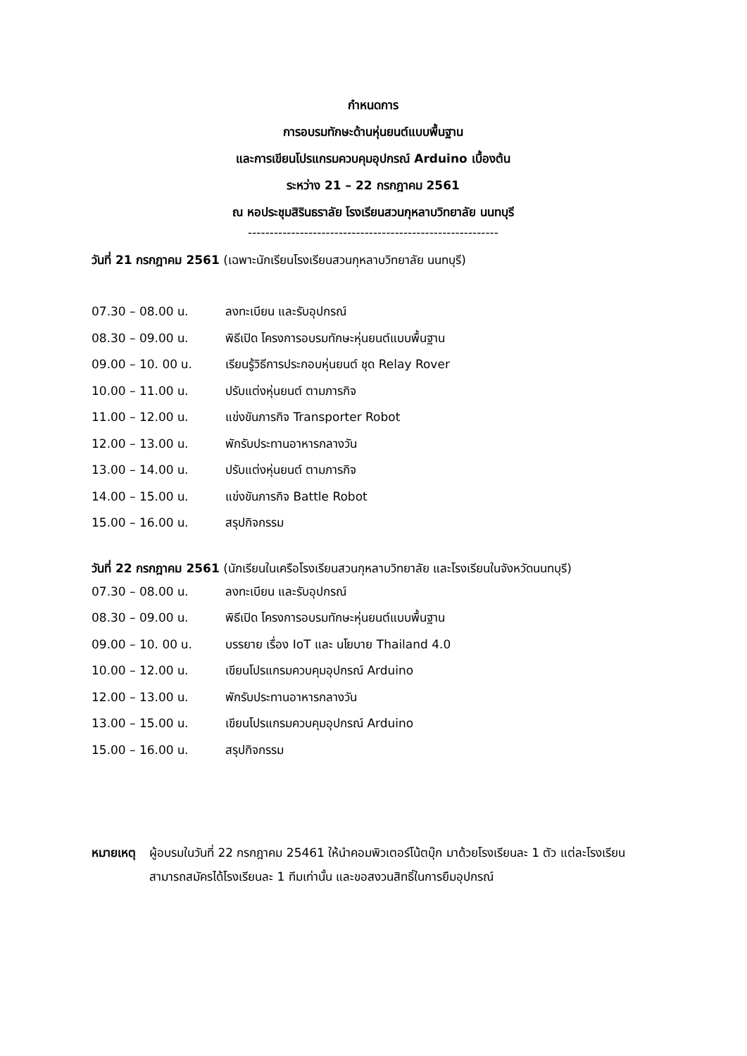กำหนดการ
การอบรมทักษะด้านหุ่นยนต์แบบพื้นฐาน
และการเขียนโปรแกรมควบคุมอุปกรณ์ Arduino เบื้องต้น
ระหว่าง 21 – 22 กรกฎาคม 2561
ณ หอประชุมสิรินธราลัย โรงเรียนสวนกุหลาบวิทยาลัย นนทบุรี
----------------------------------------------------------
วันที่ 21 กรกฎาคม 2561 (เฉพาะนักเรียนโรงเรียนสวนกุหลาบวิทยาลัย นนทบุรี)
07.30 – 08.00 น. ลงทะเบียน และรับอุปกรณ์
08.30 – 09.00 น. พิธีเปิด โครงการอบรมทักษะหุ่นยนต์แบบพื้นฐาน
09.00 – 10. 00 น. เรียนรู้วิธีการประกอบหุ่นยนต์ ชุด Relay Rover
10.00 – 11.00 น. ปรับแต่งหุ่นยนต์ ตามภารกิจ
11.00 – 12.00 น. แข่งขันภารกิจ Transporter Robot
12.00 – 13.00 น. พักรับประทานอาหารกลางวัน
13.00 – 14.00 น. ปรับแต่งหุ่นยนต์ ตามภารกิจ
14.00 – 15.00 น. แข่งขันภารกิจ Battle Robot
15.00 – 16.00 น. สรุปกิจกรรม
วันที่ 22 กรกฎาคม 2561 (นักเรียนในเครือโรงเรียนสวนกุหลาบวิทยาลัย และโรงเรียนในจังหวัดนนทบุรี)
07.30 – 08.00 น. ลงทะเบียน และรับอุปกรณ์
08.30 – 09.00 น. พิธีเปิด โครงการอบรมทักษะหุ่นยนต์แบบพื้นฐาน
09.00 – 10. 00 น. บรรยาย เรื่อง IoT และ นโยบาย Thailand 4.0
10.00 – 12.00 น. เขียนโปรแกรมควบคุมอุปกรณ์ Arduino
12.00 – 13.00 น. พักรับประทานอาหารกลางวัน
13.00 – 15.00 น. เขียนโปรแกรมควบคุมอุปกรณ์ Arduino
15.00 – 16.00 น. สรุปกิจกรรม
หมายเหตุ ผู้อบรมในวันที่ 22 กรกฎาคม 25461 ให้นำคอมพิวเตอร์โน้ตบุ๊ก มาด้วยโรงเรียนละ 1 ตัว แต่ละโรงเรียนสามารถสมัครได้โรงเรียนละ 1 ทีมเท่านั้น และขอสงวนสิทธิ์ในการยืมอุปกรณ์